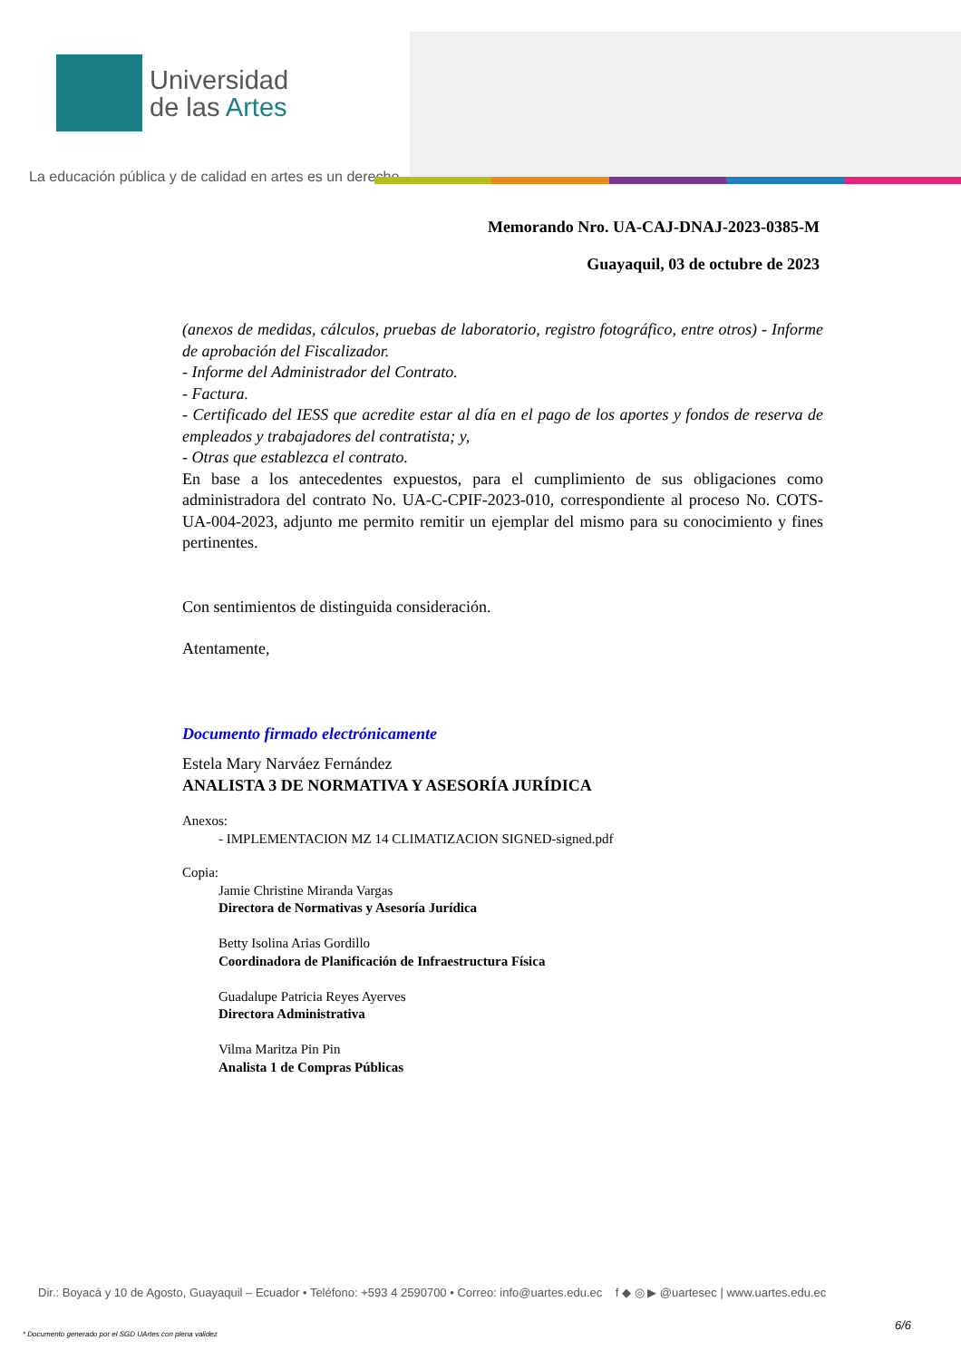Universidad
de las Artes
La educación pública y de calidad en artes es un derecho
Memorando Nro. UA-CAJ-DNAJ-2023-0385-M
Guayaquil, 03 de octubre de 2023
(anexos de medidas, cálculos, pruebas de laboratorio, registro fotográfico, entre otros) - Informe de aprobación del Fiscalizador.
- Informe del Administrador del Contrato.
- Factura.
- Certificado del IESS que acredite estar al día en el pago de los aportes y fondos de reserva de empleados y trabajadores del contratista; y,
- Otras que establezca el contrato.
En base a los antecedentes expuestos, para el cumplimiento de sus obligaciones como administradora del contrato No. UA-C-CPIF-2023-010, correspondiente al proceso No. COTS-UA-004-2023, adjunto me permito remitir un ejemplar del mismo para su conocimiento y fines pertinentes.
Con sentimientos de distinguida consideración.
Atentamente,
Documento firmado electrónicamente
Estela Mary Narváez Fernández
ANALISTA 3 DE NORMATIVA Y ASESORÍA JURÍDICA
Anexos:
- IMPLEMENTACION MZ 14 CLIMATIZACION SIGNED-signed.pdf
Copia:
Jamie Christine Miranda Vargas
Directora de Normativas y Asesoría Jurídica
Betty Isolina Arias Gordillo
Coordinadora de Planificación de Infraestructura Física
Guadalupe Patricia Reyes Ayerves
Directora Administrativa
Vilma Maritza Pin Pin
Analista 1 de Compras Públicas
Dir.: Boyacá y 10 de Agosto, Guayaquil – Ecuador • Teléfono: +593 4 2590700 • Correo: info@uartes.edu.ec f ◆ ◎ ▶ @uartesec | www.uartes.edu.ec
6/6
* Documento generado por el SGD UArtes con plena validez